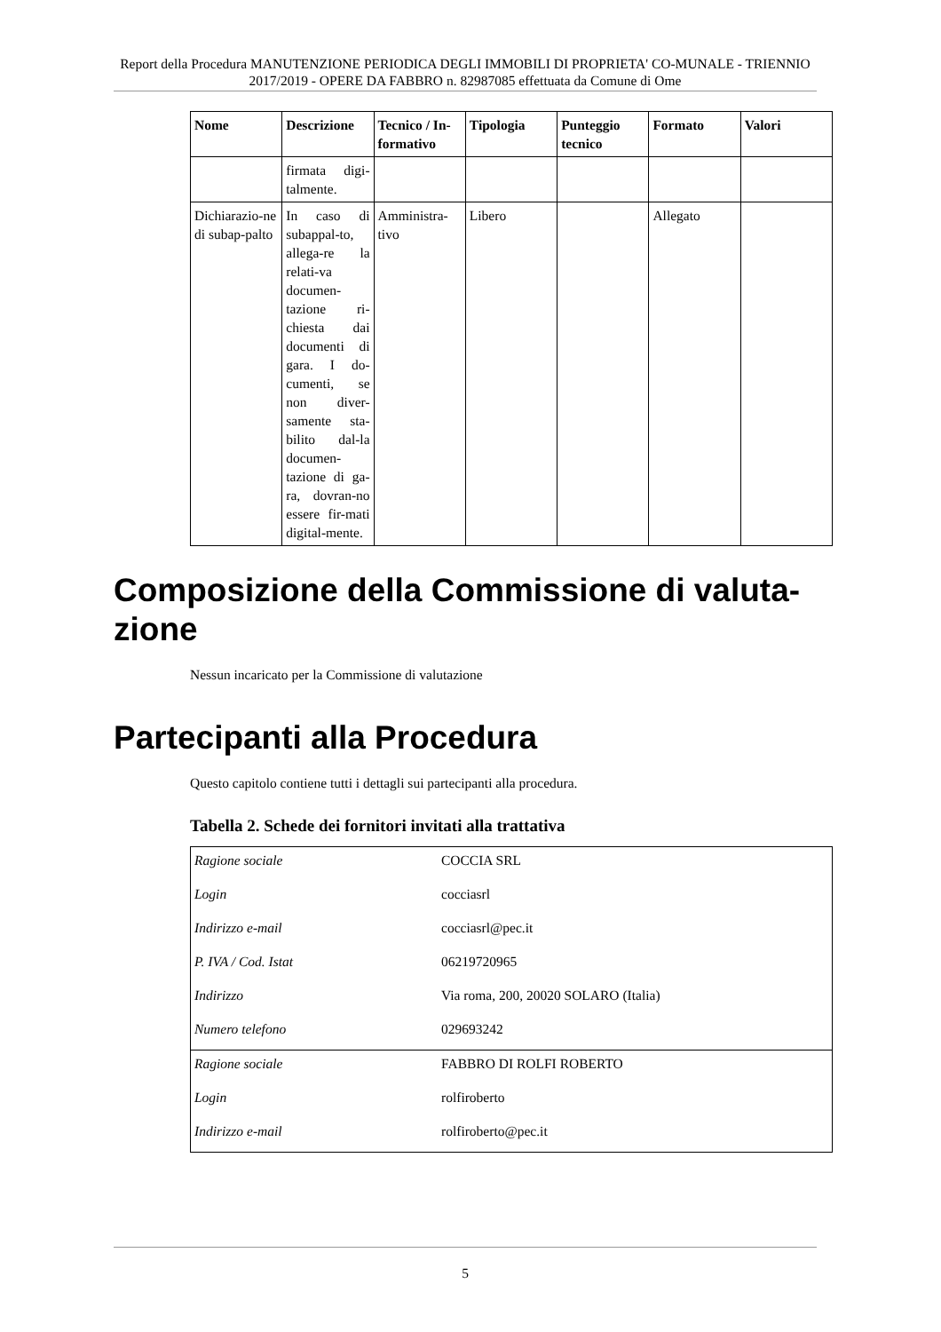Report della Procedura MANUTENZIONE PERIODICA DEGLI IMMOBILI DI PROPRIETA' CO-MUNALE - TRIENNIO 2017/2019 - OPERE DA FABBRO n. 82987085 effettuata da Comune di Ome
| Nome | Descrizione | Tecnico / In-formativo | Tipologia | Punteggio tecnico | Formato | Valori |
| --- | --- | --- | --- | --- | --- | --- |
| | firmata digi-talmente. | | | | | |
| Dichiarazio-ne di subap-palto | In caso di subappal-to, allega-re la relati-va documen-tazione ri-chiesta dai documenti di gara. I do-cumenti, se non diver-samente sta-bilito dal-la documen-tazione di ga-ra, dovran-no essere fir-mati digital-mente. | Amministra-tivo | Libero | | Allegato | |
Composizione della Commissione di valuta-zione
Nessun incaricato per la Commissione di valutazione
Partecipanti alla Procedura
Questo capitolo contiene tutti i dettagli sui partecipanti alla procedura.
Tabella 2. Schede dei fornitori invitati alla trattativa
| Ragione sociale | COCCIA SRL |
| Login | cocciasrl |
| Indirizzo e-mail | cocciasrl@pec.it |
| P. IVA / Cod. Istat | 06219720965 |
| Indirizzo | Via roma, 200, 20020 SOLARO (Italia) |
| Numero telefono | 029693242 |
| Ragione sociale | FABBRO DI ROLFI ROBERTO |
| Login | rolfiroberto |
| Indirizzo e-mail | rolfiroberto@pec.it |
5